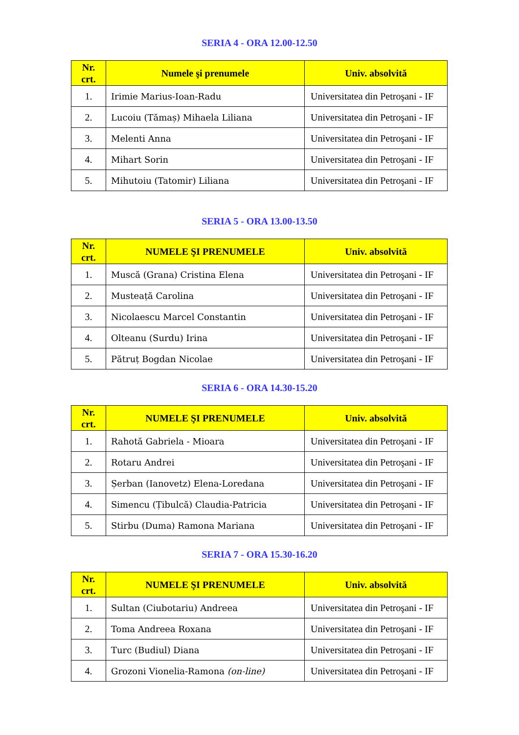SERIA 4 - ORA 12.00-12.50
| Nr. crt. | Numele şi prenumele | Univ. absolvită |
| --- | --- | --- |
| 1. | Irimie Marius-Ioan-Radu | Universitatea din Petroşani - IF |
| 2. | Lucoiu (Tămaș) Mihaela Liliana | Universitatea din Petroşani - IF |
| 3. | Melenti Anna | Universitatea din Petroşani - IF |
| 4. | Mihart Sorin | Universitatea din Petroşani - IF |
| 5. | Mihutoiu (Tatomir) Liliana | Universitatea din Petroşani - IF |
SERIA 5 - ORA 13.00-13.50
| Nr. crt. | NUMELE ŞI PRENUMELE | Univ. absolvită |
| --- | --- | --- |
| 1. | Muscă (Grana) Cristina Elena | Universitatea din Petroşani - IF |
| 2. | Musteață Carolina | Universitatea din Petroşani - IF |
| 3. | Nicolaescu Marcel Constantin | Universitatea din Petroşani - IF |
| 4. | Olteanu (Surdu) Irina | Universitatea din Petroşani - IF |
| 5. | Pătruț Bogdan Nicolae | Universitatea din Petroşani - IF |
SERIA 6 - ORA 14.30-15.20
| Nr. crt. | NUMELE ŞI PRENUMELE | Univ. absolvită |
| --- | --- | --- |
| 1. | Rahotă Gabriela - Mioara | Universitatea din Petroşani - IF |
| 2. | Rotaru Andrei | Universitatea din Petroşani - IF |
| 3. | Șerban (Ianovetz) Elena-Loredana | Universitatea din Petroşani - IF |
| 4. | Simencu (Țibulcă) Claudia-Patricia | Universitatea din Petroşani - IF |
| 5. | Stirbu (Duma) Ramona Mariana | Universitatea din Petroşani - IF |
SERIA 7 - ORA 15.30-16.20
| Nr. crt. | NUMELE ŞI PRENUMELE | Univ. absolvită |
| --- | --- | --- |
| 1. | Sultan (Ciubotariu) Andreea | Universitatea din Petroşani - IF |
| 2. | Toma Andreea Roxana | Universitatea din Petroşani - IF |
| 3. | Turc (Budiul) Diana | Universitatea din Petroşani - IF |
| 4. | Grozoni Vionelia-Ramona (on-line) | Universitatea din Petroşani - IF |